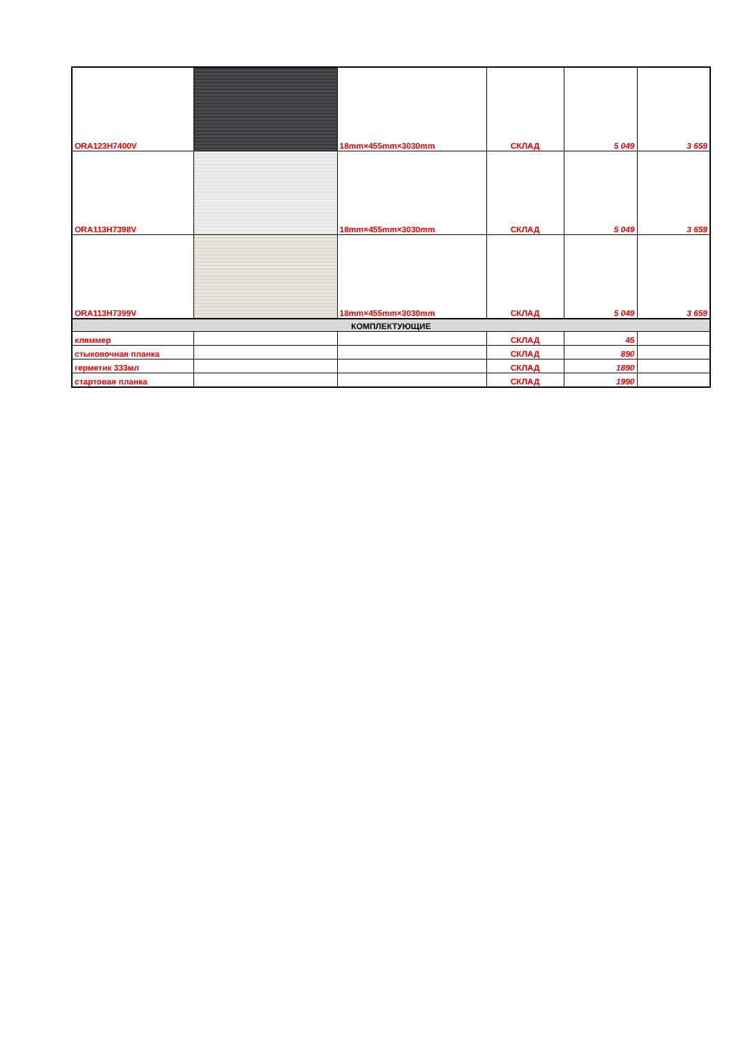| ORA123H7400V | | 18mm×455mm×3030mm | СКЛАД | 5 049 | 3 659 |
| ORA113H7398V | | 18mm×455mm×3030mm | СКЛАД | 5 049 | 3 659 |
| ORA113H7399V | | 18mm×455mm×3030mm | СКЛАД | 5 049 | 3 659 |
| КОМПЛЕКТУЮЩИЕ | | | | | |
| кляммер | | | СКЛАД | 45 | |
| стыковочная планка | | | СКЛАД | 890 | |
| герметик 333мл | | | СКЛАД | 1890 | |
| стартовая планка | | | СКЛАД | 1990 | |